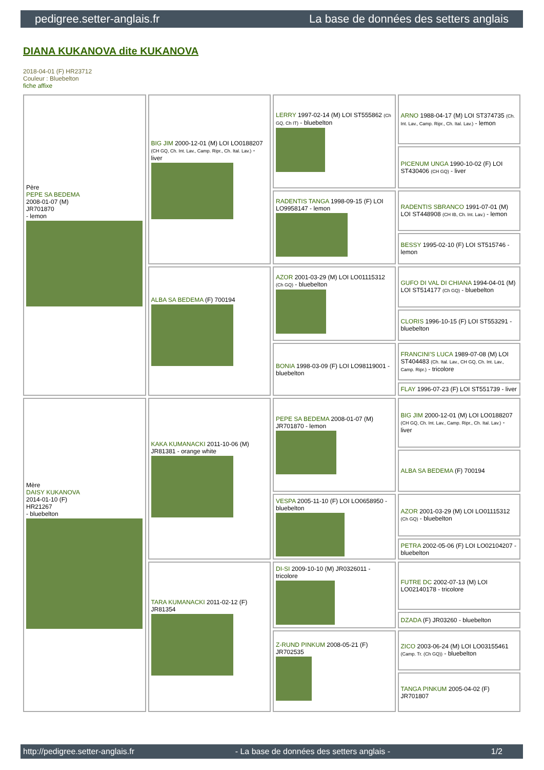pedigree.setter-anglais.fr La base de données des setters anglais
DIANA KUKANOVA dite KUKANOVA
2018-04-01 (F) HR23712
Couleur : Bluebelton
fiche affixe
| Père PEPE SA BEDEMA 2008-01-07 (M) JR701870 - lemon | BIG JIM 2000-12-01 (M) LOI LO0188207 (CH GQ, Ch. Int. Lav., Camp. Ripr., Ch. Ital. Lav.) - liver | LERRY 1997-02-14 (M) LOI ST555862 (Ch GQ, Ch IT) - bluebelton | ARNO 1988-04-17 (M) LOI ST374735 (Ch. Int. Lav., Camp. Ripr., Ch. Ital. Lav.) - lemon |
| | | | PICENUM UNGA 1990-10-02 (F) LOI ST430406 (CH GQ) - liver |
| | | RADENTIS TANGA 1998-09-15 (F) LOI LO9958147 - lemon | RADENTIS SBRANCO 1991-07-01 (M) LOI ST448908 (CH IB, Ch. Int. Lav.) - lemon |
| | | | BESSY 1995-02-10 (F) LOI ST515746 - lemon |
| | ALBA SA BEDEMA (F) 700194 | AZOR 2001-03-29 (M) LOI LO01115312 (Ch GQ) - bluebelton | GUFO DI VAL DI CHIANA 1994-04-01 (M) LOI ST514177 (Ch GQ) - bluebelton |
| | | | CLORIS 1996-10-15 (F) LOI ST553291 - bluebelton |
| | | BONIA 1998-03-09 (F) LOI LO98119001 - bluebelton | FRANCINI'S LUCA 1989-07-08 (M) LOI ST404483 (Ch. Ital. Lav., CH GQ, Ch. Int. Lav., Camp. Ripr.) - tricolore |
| | | | FLAY 1996-07-23 (F) LOI ST551739 - liver |
| Mère DAISY KUKANOVA 2014-01-10 (F) HR21267 - bluebelton | KAKA KUMANACKI 2011-10-06 (M) JR81381 - orange white | PEPE SA BEDEMA 2008-01-07 (M) JR701870 - lemon | BIG JIM 2000-12-01 (M) LOI LO0188207 (CH GQ, Ch. Int. Lav., Camp. Ripr., Ch. Ital. Lav.) - liver |
| | | | ALBA SA BEDEMA (F) 700194 |
| | | VESPA 2005-11-10 (F) LOI LO0658950 - bluebelton | AZOR 2001-03-29 (M) LOI LO01115312 (Ch GQ) - bluebelton |
| | | | PETRA 2002-05-06 (F) LOI LO02104207 - bluebelton |
| | TARA KUMANACKI 2011-02-12 (F) JR81354 | DI-SI 2009-10-10 (M) JR0326011 - tricolore | FUTRE DC 2002-07-13 (M) LOI LO02140178 - tricolore |
| | | | DZADA (F) JR03260 - bluebelton |
| | | Z-RUND PINKUM 2008-05-21 (F) JR702535 | ZICO 2003-06-24 (M) LOI LO03155461 (Camp. Tr. (Ch GQ)) - bluebelton |
| | | | TANGA PINKUM 2005-04-02 (F) JR701807 |
http://pedigree.setter-anglais.fr - La base de données des setters anglais - 1/2